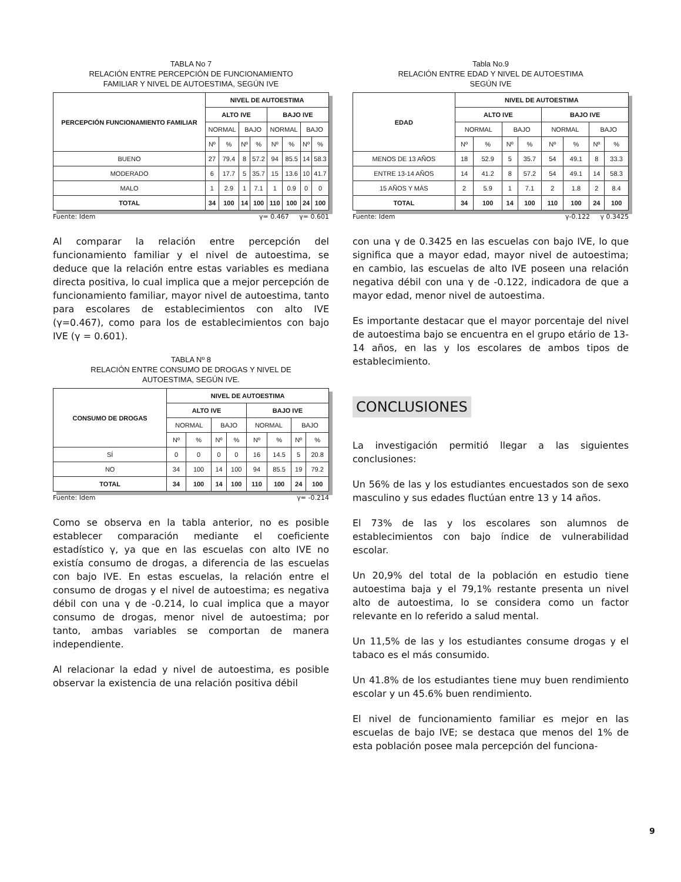TABLA No 7
RELACIÓN ENTRE PERCEPCIÓN DE FUNCIONAMIENTO
FAMILIAR Y NIVEL DE AUTOESTIMA, SEGÚN IVE
| PERCEPCIÓN FUNCIONAMIENTO FAMILIAR | NIVEL DE AUTOESTIMA | | | | | | | |
| --- | --- | --- | --- | --- | --- | --- | --- | --- |
| | ALTO IVE | | | | BAJO IVE | | | |
| | NORMAL | | BAJO | | NORMAL | | BAJO | |
| | Nº | % | Nº | % | Nº | % | Nº | % |
| BUENO | 27 | 79.4 | 8 | 57.2 | 94 | 85.5 | 14 | 58.3 |
| MODERADO | 6 | 17.7 | 5 | 35.7 | 15 | 13.6 | 10 | 41.7 |
| MALO | 1 | 2.9 | 1 | 7.1 | 1 | 0.9 | 0 | 0 |
| TOTAL | 34 | 100 | 14 | 100 | 110 | 100 | 24 | 100 |
Fuente: Idem γ= 0.467 γ= 0.601
Al comparar la relación entre percepción del funcionamiento familiar y el nivel de autoestima, se deduce que la relación entre estas variables es mediana directa positiva, lo cual implica que a mejor percepción de funcionamiento familiar, mayor nivel de autoestima, tanto para escolares de establecimientos con alto IVE (γ=0.467), como para los de establecimientos con bajo IVE (γ = 0.601).
TABLA Nº 8
RELACIÓN ENTRE CONSUMO DE DROGAS Y NIVEL DE
AUTOESTIMA, SEGÚN IVE.
| CONSUMO DE DROGAS | NIVEL DE AUTOESTIMA | | | | | | | |
| --- | --- | --- | --- | --- | --- | --- | --- | --- |
| | ALTO IVE | | | | BAJO IVE | | | |
| | NORMAL | | BAJO | | NORMAL | | BAJO | |
| | Nº | % | Nº | % | Nº | % | Nº | % |
| SÍ | 0 | 0 | 0 | 0 | 16 | 14.5 | 5 | 20.8 |
| NO | 34 | 100 | 14 | 100 | 94 | 85.5 | 19 | 79.2 |
| TOTAL | 34 | 100 | 14 | 100 | 110 | 100 | 24 | 100 |
Fuente: Idem γ= -0.214
Como se observa en la tabla anterior, no es posible establecer comparación mediante el coeficiente estadístico γ, ya que en las escuelas con alto IVE no existía consumo de drogas, a diferencia de las escuelas con bajo IVE. En estas escuelas, la relación entre el consumo de drogas y el nivel de autoestima; es negativa débil con una γ de -0.214, lo cual implica que a mayor consumo de drogas, menor nivel de autoestima; por tanto, ambas variables se comportan de manera independiente.
Al relacionar la edad y nivel de autoestima, es posible observar la existencia de una relación positiva débil
Tabla No.9
RELACIÓN ENTRE EDAD Y NIVEL DE AUTOESTIMA
SEGÚN IVE
| EDAD | NIVEL DE AUTOESTIMA | | | | | | | |
| --- | --- | --- | --- | --- | --- | --- | --- | --- |
| | ALTO IVE | | | | BAJO IVE | | | |
| | NORMAL | | BAJO | | NORMAL | | BAJO | |
| | Nº | % | Nº | % | Nº | % | Nº | % |
| MENOS DE 13 AÑOS | 18 | 52.9 | 5 | 35.7 | 54 | 49.1 | 8 | 33.3 |
| ENTRE 13-14 AÑOS | 14 | 41.2 | 8 | 57.2 | 54 | 49.1 | 14 | 58.3 |
| 15 AÑOS Y MÁS | 2 | 5.9 | 1 | 7.1 | 2 | 1.8 | 2 | 8.4 |
| TOTAL | 34 | 100 | 14 | 100 | 110 | 100 | 24 | 100 |
Fuente: Idem γ-0.122 γ 0.3425
con una γ de 0.3425 en las escuelas con bajo IVE, lo que significa que a mayor edad, mayor nivel de autoestima; en cambio, las escuelas de alto IVE poseen una relación negativa débil con una γ de -0.122, indicadora de que a mayor edad, menor nivel de autoestima.
Es importante destacar que el mayor porcentaje del nivel de autoestima bajo se encuentra en el grupo etário de 13-14 años, en las y los escolares de ambos tipos de establecimiento.
CONCLUSIONES
La investigación permitió llegar a las siguientes conclusiones:
Un 56% de las y los estudiantes encuestados son de sexo masculino y sus edades fluctúan entre 13 y 14 años.
El 73% de las y los escolares son alumnos de establecimientos con bajo índice de vulnerabilidad escolar.
Un 20,9% del total de la población en estudio tiene autoestima baja y el 79,1% restante presenta un nivel alto de autoestima, lo se considera como un factor relevante en lo referido a salud mental.
Un 11,5% de las y los estudiantes consume drogas y el tabaco es el más consumido.
Un 41.8% de los estudiantes tiene muy buen rendimiento escolar y un 45.6% buen rendimiento.
El nivel de funcionamiento familiar es mejor en las escuelas de bajo IVE; se destaca que menos del 1% de esta población posee mala percepción del funciona-
9